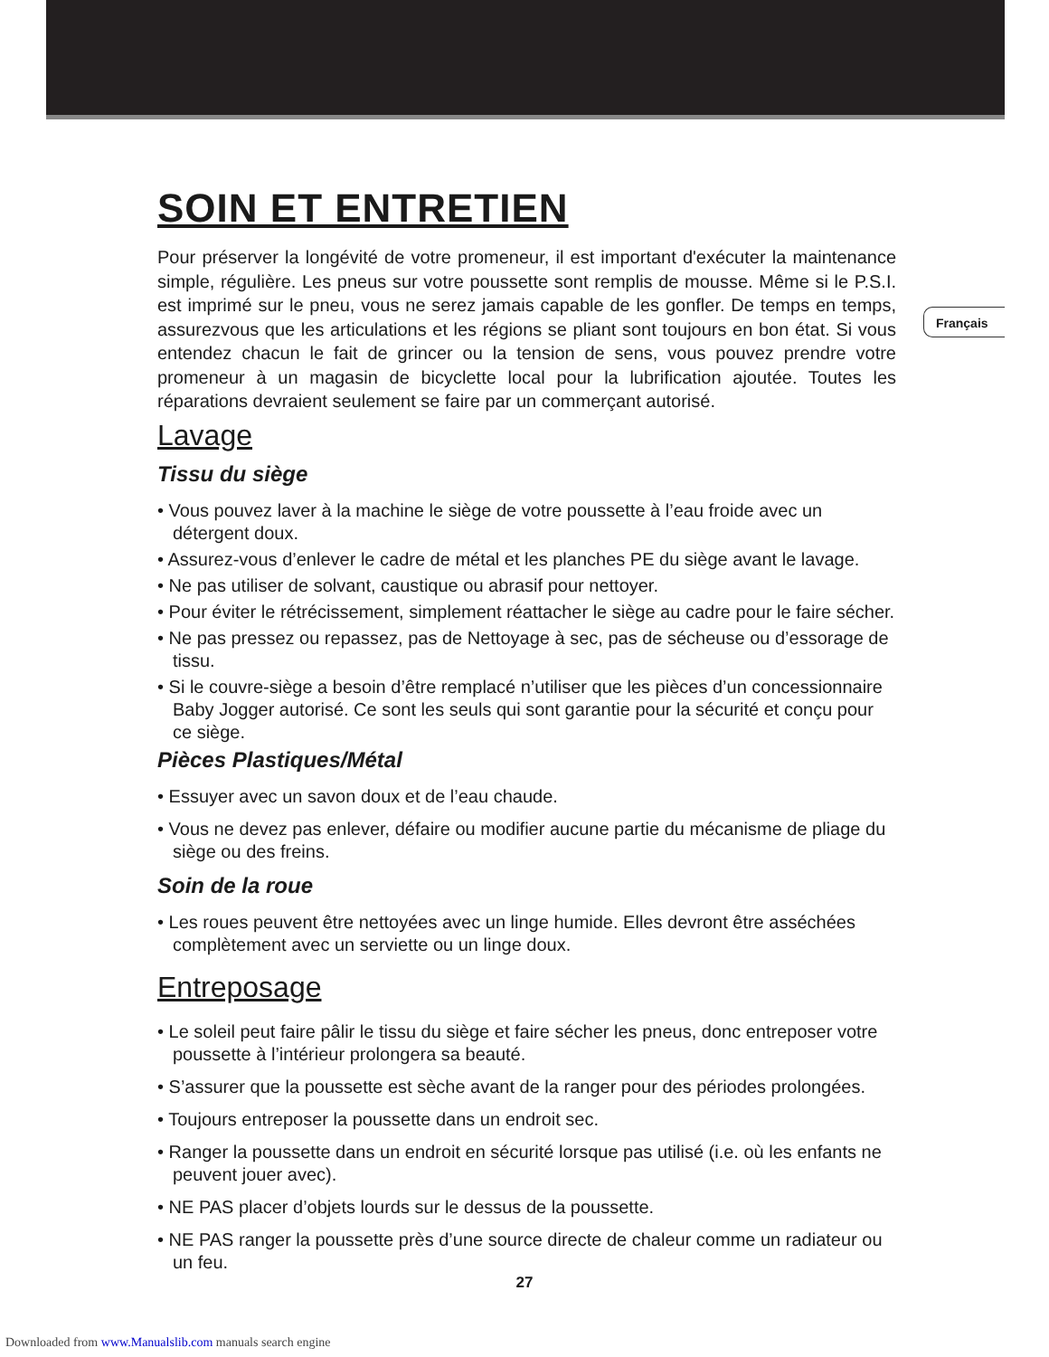Français
SOIN ET ENTRETIEN
Pour préserver la longévité de votre promeneur, il est important d'exécuter la maintenance simple, régulière. Les pneus sur votre poussette sont remplis de mousse. Même si le P.S.I. est imprimé sur le pneu, vous ne serez jamais capable de les gonfler. De temps en temps, assurezvous que les articulations et les régions se pliant sont toujours en bon état. Si vous entendez chacun le fait de grincer ou la tension de sens, vous pouvez prendre votre promeneur à un magasin de bicyclette local pour la lubrification ajoutée. Toutes les réparations devraient seulement se faire par un commerçant autorisé.
Lavage
Tissu du siège
• Vous pouvez laver à la machine le siège de votre poussette à l’eau froide avec un détergent doux.
• Assurez-vous d’enlever le cadre de métal et les planches PE du siège avant le lavage.
• Ne pas utiliser de solvant, caustique ou abrasif pour nettoyer.
• Pour éviter le rétrécissement, simplement réattacher le siège au cadre pour le faire sécher.
• Ne pas pressez ou repassez, pas de Nettoyage à sec, pas de sécheuse ou d’essorage de tissu.
• Si le couvre-siège a besoin d’être remplacé n’utiliser que les pièces d’un concessionnaire Baby Jogger autorisé. Ce sont les seuls qui sont garantie pour la sécurité et conçu pour ce siège.
Pièces Plastiques/Métal
• Essuyer avec un savon doux et de l’eau chaude.
• Vous ne devez pas enlever, défaire ou modifier aucune partie du mécanisme de pliage du siège ou des freins.
Soin de la roue
• Les roues peuvent être nettoyées avec un linge humide. Elles devront être asséchées complètement avec un serviette ou un linge doux.
Entreposage
• Le soleil peut faire pâlir le tissu du siège et faire sécher les pneus, donc entreposer votre poussette à l’intérieur prolongera sa beauté.
• S’assurer que la poussette est sèche avant de la ranger pour des périodes prolongées.
• Toujours entreposer la poussette dans un endroit sec.
• Ranger la poussette dans un endroit en sécurité lorsque pas utilisé (i.e. où les enfants ne peuvent jouer avec).
• NE PAS placer d’objets lourds sur le dessus de la poussette.
• NE PAS ranger la poussette près d’une source directe de chaleur comme un radiateur ou un feu.
27
Downloaded from www.Manualslib.com manuals search engine